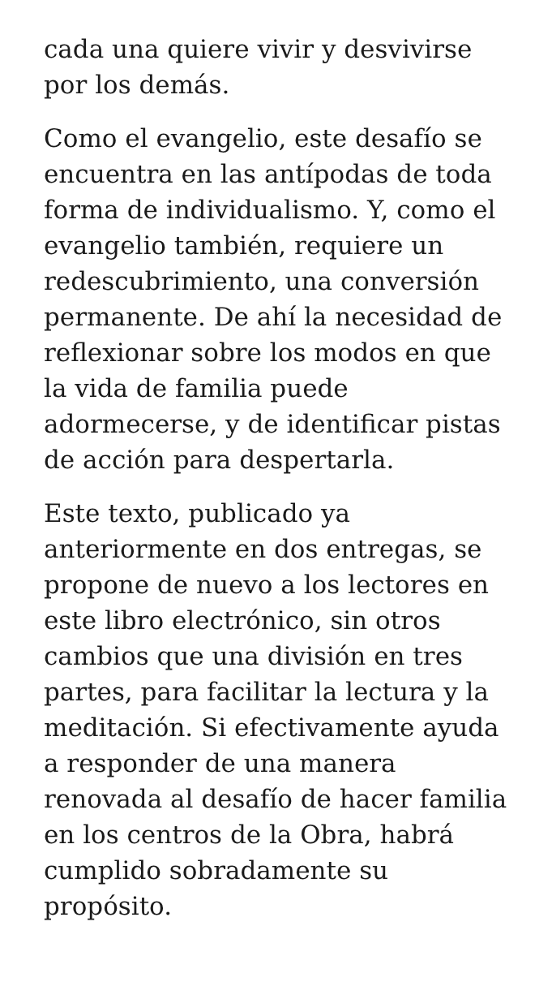cada una quiere vivir y desvivirse
por los demás.
Como el evangelio, este desafío se encuentra en las antípodas de toda forma de individualismo. Y, como el evangelio también, requiere un redescubrimiento, una conversión permanente. De ahí la necesidad de reflexionar sobre los modos en que la vida de familia puede adormecerse, y de identificar pistas de acción para despertarla.
Este texto, publicado ya anteriormente en dos entregas, se propone de nuevo a los lectores en este libro electrónico, sin otros cambios que una división en tres partes, para facilitar la lectura y la meditación. Si efectivamente ayuda a responder de una manera renovada al desafío de hacer familia en los centros de la Obra, habrá cumplido sobradamente su propósito.